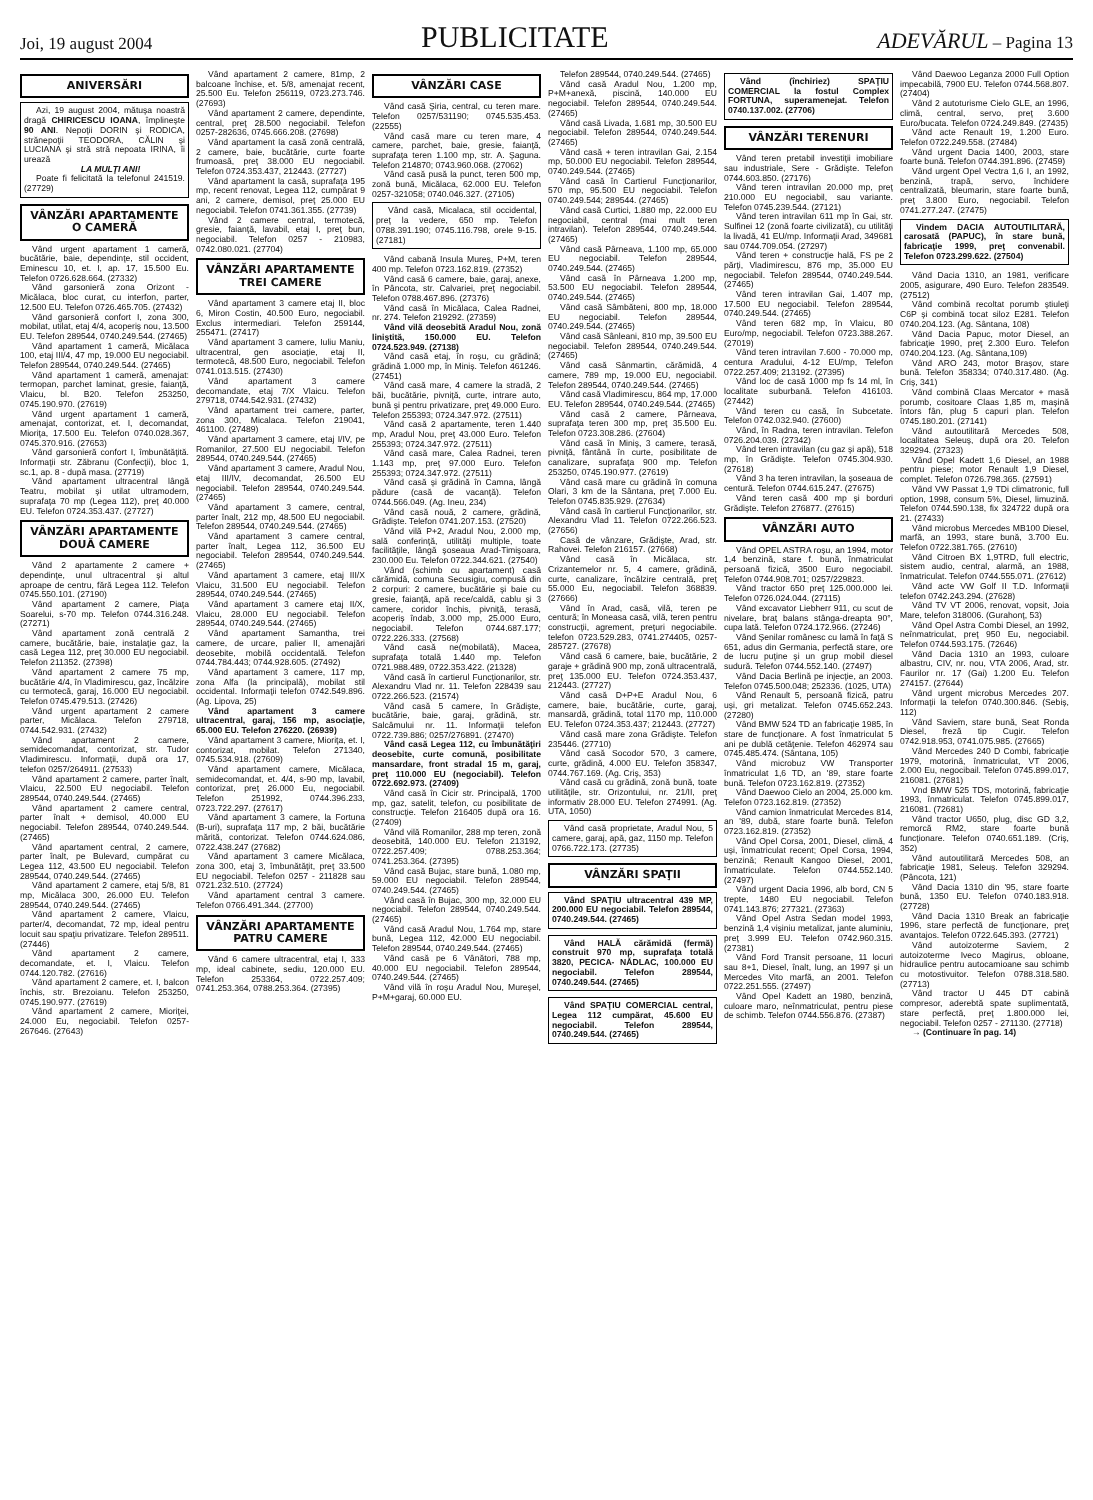Joi, 19 august 2004 PUBLICITATE ADEVĂRUL – Pagina 13
ANIVERSĂRI
Azi, 19 august 2004, mătuşa noastră dragă CHIRICESCU IOANA, împlineşte 90 ANI. Nepoţii DORIN şi RODICA, strănepoţii TEODORA, CĂLIN şi LUCIANA şi stră stră nepoata IRINA, îi urează
LA MULŢI ANI!
Poate fi felicitată la telefonul 241519. (27729)
VÂNZĂRI APARTAMENTE O CAMERĂ
Vând urgent apartament 1 cameră, bucătărie, baie, dependinţe, stil occident, Eminescu 10, et. I, ap. 17, 15.500 Eu. Telefon 0726.628.664. (27332)
Vând garsonieră zona Orizont - Micălaca, bloc curat, cu interfon, parter, 12.500 EU. Telefon 0726.465.705. (27432)
Vând garsonieră confort I, zona 300, mobilat, utilat, etaj 4/4, acoperiş nou, 13.500 EU. Telefon 289544, 0740.249.544. (27465)
Vând apartament 1 cameră, Micălaca 100, etaj III/4, 47 mp, 19.000 EU negociabil. Telefon 289544, 0740.249.544. (27465)
Vând apartament 1 cameră, amenajat: termopan, parchet laminat, gresie, faianţă, Vlaicu, bl. B20. Telefon 253250, 0745.190.970. (27619)
Vând urgent apartament 1 cameră, amenajat, contorizat, et. I, decomandat, Mioriţa, 17.500 Eu. Telefon 0740.028.367, 0745.370.916. (27653)
Vând garsonieră confort I, îmbunătăţită. Informaţii str. Zăbranu (Confecţii), bloc 1, sc.1, ap. 8 - după masa. (27719)
Vând apartament ultracentral lângă Teatru, mobilat şi utilat ultramodern, suprafaţa 70 mp (Legea 112), preţ 40.000 EU. Telefon 0724.353.437. (27727)
VÂNZĂRI APARTAMENTE DOUĂ CAMERE
Vând 2 apartamente 2 camere + dependinţe, unul ultracentral şi altul aproape de centru, fără Legea 112. Telefon 0745.550.101. (27190)
Vând apartament 2 camere, Piaţa Soarelui, s-70 mp. Telefon 0744.316.248. (27271)
Vând apartament zonă centrală 2 camere, bucătărie, baie, instalaţie gaz, la casă Legea 112, preţ 30.000 EU negociabil. Telefon 211352. (27398)
Vând apartament 2 camere 75 mp, bucătărie 4/4, în Vladimirescu, gaz, încălzire cu termotecă, garaj, 16.000 EU negociabil. Telefon 0745.479.513. (27426)
Vând urgent apartament 2 camere parter, Micălaca. Telefon 279718, 0744.542.931. (27432)
Vând apartament 2 camere, semidecomandat, contorizat, str. Tudor Vladimirescu. Informaţii, după ora 17, telefon 0257/264911. (27533)
Vând apartament 2 camere, parter înalt, Vlaicu, 22.500 EU negociabil. Telefon 289544, 0740.249.544. (27465)
Vând apartament 2 camere central, parter înalt + demisol, 40.000 EU negociabil. Telefon 289544, 0740.249.544. (27465)
Vând apartament central, 2 camere, parter înalt, pe Bulevard, cumpărat cu Legea 112, 43.500 EU negociabil. Telefon 289544, 0740.249.544. (27465)
Vând apartament 2 camere, etaj 5/8, 81 mp, Micălaca 300, 26.000 EU. Telefon 289544, 0740.249.544. (27465)
Vând apartament 2 camere, Vlaicu, parter/4, decomandat, 72 mp, ideal pentru locuit sau spaţiu privatizare. Telefon 289511. (27446)
Vând apartament 2 camere, decomandate, et. I, Vlaicu. Telefon 0744.120.782. (27616)
Vând apartament 2 camere, et. I, balcon închis, str. Brezoianu. Telefon 253250, 0745.190.977. (27619)
Vând apartament 2 camere, Mioriţei, 24.000 Eu, negociabil. Telefon 0257-267646. (27643)
Vând apartament 2 camere, 81mp, 2 balcoane închise, et. 5/8, amenajat recent, 25.500 Eu. Telefon 256119, 0723.273.746. (27693)
Vând apartament 2 camere, dependinte, central, preţ 28.500 negociabil. Telefon 0257-282636, 0745.666.208. (27698)
Vând apartament la casă zonă centrală, 2 camere, baie, bucătărie, curte foarte frumoasă, preţ 38.000 EU negociabil. Telefon 0724.353.437, 212443. (27727)
Vând apartament la casă, suprafaţa 195 mp, recent renovat, Legea 112, cumpărat 9 ani, 2 camere, demisol, preţ 25.000 EU negociabil. Telefon 0741.361.355. (27739)
Vând 2 camere central, termotecă, gresie, faianţă, lavabil, etaj I, preţ bun, negociabil. Telefon 0257 - 210983, 0742.080.021. (27704)
VÂNZĂRI APARTAMENTE TREI CAMERE
Vând apartament 3 camere etaj II, bloc 6, Miron Costin, 40.500 Euro, negociabil. Exclus intermediari. Telefon 259144, 255471. (27417)
Vând apartament 3 camere, Iuliu Maniu, ultracentral, gen asociaţie, etaj II, termotecă, 48.500 Euro, negociabil. Telefon 0741.013.515. (27430)
Vând apartament 3 camere decomandate, etaj 7/X Vlaicu. Telefon 279718, 0744.542.931. (27432)
Vând apartament trei camere, parter, zona 300, Micalaca. Telefon 219041, 461100. (27489)
Vând apartament 3 camere, etaj I/IV, pe Romanilor, 27.500 EU negociabil. Telefon 289544, 0740.249.544. (27465)
Vând apartament 3 camere, Aradul Nou, etaj III/IV, decomandat, 26.500 EU negociabil. Telefon 289544, 0740.249.544. (27465)
Vând apartament 3 camere, central, parter înalt, 212 mp, 48.500 EU negociabil. Telefon 289544, 0740.249.544. (27465)
Vând apartament 3 camere central, parter înalt, Legea 112, 36.500 EU negociabil. Telefon 289544, 0740.249.544. (27465)
Vând apartament 3 camere, etaj III/X Vlaicu, 31.500 EU negociabil. Telefon 289544, 0740.249.544. (27465)
Vând apartament 3 camere etaj II/X, Vlaicu, 28.000 EU negociabil. Telefon 289544, 0740.249.544. (27465)
Vând apartament Samantha, trei camere, de urcare, palier II, amenajări deosebite, mobilă occidentală. Telefon 0744.784.443; 0744.928.605. (27492)
Vând apartament 3 camere, 117 mp, zona Alfa (la principală), mobilat stil occidental. Informaţii telefon 0742.549.896. (Ag. Lipova, 25)
Vând apartament 3 camere ultracentral, garaj, 156 mp, asociaţie, 65.000 EU. Telefon 276220. (26939)
Vând apartament 3 camere, Mioriţa, et. I, contorizat, mobilat. Telefon 271340, 0745.534.918. (27609)
Vând apartament camere, Micălaca, semidecomandat, et. 4/4, s-90 mp, lavabil, contorizat, preţ 26.000 Eu, negociabil. Telefon 251992, 0744.396.233, 0723.722.297. (27617)
Vând apartament 3 camere, la Fortuna (B-uri), suprafaţa 117 mp, 2 băi, bucătărie mărită, contorizat. Telefon 0744.624.086, 0722.438.247 (27682)
Vând apartament 3 camere Micălaca, zona 300, etaj 3, îmbunătăţit, preţ 33.500 EU negociabil. Telefon 0257 - 211828 sau 0721.232.510. (27724)
Vând apartament central 3 camere. Telefon 0766.491.344. (27700)
VÂNZĂRI APARTAMENTE PATRU CAMERE
Vând 6 camere ultracentral, etaj I, 333 mp, ideal cabinete, sediu, 120.000 EU. Telefon 253364, 0722.257.409; 0741.253.364, 0788.253.364. (27395)
VÂNZĂRI CASE
Vând casă Şiria, central, cu teren mare. Telefon 0257/531190; 0745.535.453. (22555)
Vând casă mare cu teren mare, 4 camere, parchet, baie, gresie, faianţă, suprafaţa teren 1.100 mp, str. A. Şaguna. Telefon 214870; 0743.960.068. (27062)
Vând casă pusă la punct, teren 500 mp, zonă bună, Micălaca, 62.000 EU. Telefon 0257-321058; 0740.046.327. (27105)
Vând casă, Micalaca, stil occidental, preţ la vedere, 650 mp. Telefon 0788.391.190; 0745.116.798, orele 9-15. (27181)
Vând cabană Insula Mureş, P+M, teren 400 mp. Telefon 0723.162.819. (27352)
Vând casă 6 camere, baie, garaj, anexe, în Pâncota, str. Calvariei, preţ negociabil. Telefon 0788.467.896. (27376)
Vând casă în Micălaca, Calea Radnei, nr. 274. Telefon 219292. (27359)
Vând vilă deosebită Aradul Nou, zonă liniştită, 150.000 EU. Telefon 0724.523.949. (27138)
Vând casă etaj, în roşu, cu grădină; grădină 1.000 mp, în Miniş. Telefon 461246. (27451)
Vând casă mare, 4 camere la stradă, 2 băi, bucătărie, pivniţă, curte, intrare auto, bună şi pentru privatizare, preţ 49.000 Euro. Telefon 255393; 0724.347.972. (27511)
Vând casă 2 apartamente, teren 1.440 mp, Aradul Nou, preţ 43.000 Euro. Telefon 255393; 0724.347.972. (27511)
Vând casă mare, Calea Radnei, teren 1.143 mp, preţ 97.000 Euro. Telefon 255393; 0724.347.972. (27511)
Vând casă şi grădină în Camna, lângă pădure (casă de vacanţă). Telefon 0744.566.049. (Ag. Ineu, 234)
Vând casă nouă, 2 camere, grădină, Grădişte. Telefon 0741.207.153. (27520)
Vând vilă P+2, Aradul Nou, 2.000 mp, sală conferinţă, utilităţi multiple, toate facilităţile, lângă şoseaua Arad-Timişoara, 230.000 Eu. Telefon 0722.344.621. (27540)
Vând (schimb cu apartament) casă cărămidă, comuna Secusigiu, compusă din 2 corpuri: 2 camere, bucătărie şi baie cu gresie, faianţă, apă rece/caldă, cablu şi 3 camere, coridor închis, pivniţă, terasă, acoperiş îndab, 3.000 mp, 25.000 Euro, negociabil. Telefon 0744.687.177; 0722.226.333. (27568)
Vând casă ne(mobilată), Macea, suprafaţa totală 1.440 mp. Telefon 0721.988.489, 0722.353.422. (21328)
Vând casă în cartierul Funcţionarilor, str. Alexandru Vlad nr. 11. Telefon 228439 sau 0722.266.523. (21574)
Vând casă 5 camere, în Grădişte, bucătărie, baie, garaj, grădină, str. Salcâmului nr. 11. Informaţii telefon 0722.739.886; 0257/276891. (27470)
Vând casă Legea 112, cu îmbunătăţiri deosebite, curte comună, posibilitate mansardare, front stradal 15 m, garaj, preţ 110.000 EU (negociabil). Telefon 0722.692.973. (27409)
Vând casă în Cicir str. Principală, 1700 mp, gaz, satelit, telefon, cu posibilitate de construcţie. Telefon 216405 după ora 16. (27409)
Vând vilă Romanilor, 288 mp teren, zonă deosebită, 140.000 EU. Telefon 213192, 0722.257.409; 0788.253.364; 0741.253.364. (27395)
Vând casă Bujac, stare bună, 1.080 mp, 59.000 EU negociabil. Telefon 289544, 0740.249.544. (27465)
Vând casă în Bujac, 300 mp, 32.000 EU negociabil. Telefon 289544, 0740.249.544. (27465)
Vând casă Aradul Nou, 1.764 mp, stare bună, Legea 112, 42.000 EU negociabil. Telefon 289544, 0740.249.544. (27465)
Vând casă pe 6 Vânători, 788 mp, 40.000 EU negociabil. Telefon 289544, 0740.249.544. (27465)
Vând vilă în roşu Aradul Nou, Mureşel, P+M+garaj, 60.000 EU.
Telefon 289544, 0740.249.544. (27465)
Vând casă Aradul Nou, 1.200 mp, P+M+anexă, piscină, 140.000 EU negociabil. Telefon 289544, 0740.249.544. (27465)
Vând casă Livada, 1.681 mp, 30.500 EU negociabil. Telefon 289544, 0740.249.544. (27465)
Vând casă + teren intravilan Gai, 2.154 mp, 50.000 EU negociabil. Telefon 289544, 0740.249.544. (27465)
Vând casă în Cartierul Funcţionarilor, 570 mp, 95.500 EU negociabil. Telefon 0740.249.544; 289544. (27465)
Vând casă Curtici, 1.880 mp, 22.000 EU negociabil, central (mai mult teren intravilan). Telefon 289544, 0740.249.544. (27465)
Vând casă Pârneava, 1.100 mp, 65.000 EU negociabil. Telefon 289544, 0740.249.544. (27465)
Vând casă în Pârneava 1.200 mp, 53.500 EU negociabil. Telefon 289544, 0740.249.544. (27465)
Vând casă Sâmbăteni, 800 mp, 18.000 EU negociabil. Telefon 289544, 0740.249.544. (27465)
Vând casă Sânleani, 810 mp, 39.500 EU negociabil. Telefon 289544, 0740.249.544. (27465)
Vând casă Sânmartin, cărămidă, 4 camere, 789 mp, 19.000 EU, negociabil. Telefon 289544, 0740.249.544. (27465)
Vând casă Vladimirescu, 864 mp, 17.000 EU. Telefon 289544, 0740.249.544. (27465)
Vând casă 2 camere, Pârneava, suprafaţa teren 300 mp, preţ 35.500 Eu. Telefon 0723.308.286. (27604)
Vând casă în Miniş, 3 camere, terasă, pivniţă, fântână în curte, posibilitate de canalizare, suprafaţa 900 mp. Telefon 253250, 0745.190.977. (27619)
Vând casă mare cu grădină în comuna Olari, 3 km de la Sântana, preţ 7.000 Eu. Telefon 0745.835.929. (27634)
Vând casă în cartierul Funcţionarilor, str. Alexandru Vlad 11. Telefon 0722.266.523. (27656)
Casă de vânzare, Grădişte, Arad, str. Rahovei. Telefon 216157. (27668)
Vând casă în Micălaca, str. Crizantemelor nr. 5, 4 camere, grădină, curte, canalizare, încălzire centrală, preţ 55.000 Eu, negociabil. Telefon 368839. (27666)
Vând în Arad, casă, vilă, teren pe centură; în Moneasa casă, vilă, teren pentru construcţii, agrement, preţuri negociabile. telefon 0723.529.283, 0741.274405, 0257-285727. (27678)
Vând casă 6 camere, baie, bucătărie, 2 garaje + grădină 900 mp, zonă ultracentrală, preţ 135.000 EU. Telefon 0724.353.437, 212443. (27727)
Vând casă D+P+E Aradul Nou, 6 camere, baie, bucătărie, curte, garaj, mansardă, grădină, total 1170 mp, 110.000 EU. Telefon 0724.353.437; 212443. (27727)
Vând casă mare zona Grădişte. Telefon 235446. (27710)
Vând casă Socodor 570, 3 camere, curte, grădină, 4.000 EU. Telefon 358347, 0744.767.169. (Ag. Criş, 353)
Vând casă cu grădină, zonă bună, toate utilităţile, str. Orizontului, nr. 21/II, preţ informativ 28.000 EU. Telefon 274991. (Ag. UTA, 1050)
Vând casă proprietate, Aradul Nou, 5 camere, garaj, apă, gaz, 1150 mp. Telefon 0766.722.173. (27735)
VÂNZĂRI SPAŢII
Vând SPAŢIU ultracentral 439 MP, 200.000 EU negociabil. Telefon 289544, 0740.249.544. (27465)
Vând HALĂ cărămidă (fermă) construit 970 mp, suprafaţa totală 3820, PECICA- NĂDLAC, 100.000 EU negociabil. Telefon 289544, 0740.249.544. (27465)
Vând SPAŢIU COMERCIAL central, Legea 112 cumpărat, 45.600 EU negociabil. Telefon 289544, 0740.249.544. (27465)
Vând (închiriez) SPAŢIU COMERCIAL la fostul Complex FORTUNA, superamenejat. Telefon 0740.137.002. (27706)
VÂNZĂRI TERENURI
Vând teren pretabil investiţii imobiliare sau industriale, Sere - Grădişte. Telefon 0744.603.850. (27176)
Vând teren intravilan 20.000 mp, preţ 210.000 EU negociabil, sau variante. Telefon 0745.239.544. (27121)
Vând teren intravilan 611 mp în Gai, str. Sulfinei 12 (zonă foarte civilizată), cu utilităţi la livadă, 41 EU/mp. Informaţii Arad, 349681 sau 0744.709.054. (27297)
Vând teren + construcţie hală, FS pe 2 părţi, Vladimirescu, 876 mp, 35.000 EU negociabil. Telefon 289544, 0740.249.544. (27465)
Vând teren intravilan Gai, 1.407 mp, 17.500 EU negociabil. Telefon 289544, 0740.249.544. (27465)
Vând teren 682 mp, în Vlaicu, 80 Euro/mp, negociabil. Telefon 0723.388.267. (27019)
Vând teren intravilan 7.600 - 70.000 mp, centura Aradului, 4-12 EU/mp, Telefon 0722.257.409; 213192. (27395)
Vând loc de casă 1000 mp fs 14 ml, în localitate suburbană. Telefon 416103. (27442)
Vând teren cu casă, în Subcetate. Telefon 0742.032.940. (27600)
Vând, în Radna, teren intravilan. Telefon 0726.204.039. (27342)
Vând teren intravilan (cu gaz şi apă), 518 mp, în Grădişte. Telefon 0745.304.930. (27618)
Vând 3 ha teren intravilan, la şoseaua de centură. Telefon 0744.615.247. (27675)
Vând teren casă 400 mp şi borduri Grădişte. Telefon 276877. (27615)
VÂNZĂRI AUTO
Vând OPEL ASTRA roşu, an 1994, motor 1,4 benzină, stare f. bună, înmatriculat persoană fizică, 3500 Euro negociabil. Telefon 0744.908.701; 0257/229823.
Vând tractor 650 preţ 125.000.000 lei. Telefon 0726.024.044. (27115)
Vând excavator Liebherr 911, cu scut de nivelare, braţ balans stânga-dreapta 90°, cupa lată. Telefon 0724.172.966. (27246)
Vând Şenilar românesc cu lamă în faţă S 651, adus din Germania, perfectă stare, ore de lucru puţine şi un grup mobil diesel sudură. Telefon 0744.552.140. (27497)
Vând Dacia Berlină pe injecţie, an 2003. Telefon 0745.500.048; 252336. (1025, UTA)
Vând Renault 5, persoană fizică, patru uşi, gri metalizat. Telefon 0745.652.243. (27280)
Vând BMW 524 TD an fabricaţie 1985, în stare de funcţionare. A fost înmatriculat 5 ani pe dublă cetăţenie. Telefon 462974 sau 0745.485.474. (Sântana, 105)
Vând microbuz VW Transporter înmatriculat 1,6 TD, an '89, stare foarte bună. Telefon 0723.162.819. (27352)
Vând Daewoo Cielo an 2004, 25.000 km. Telefon 0723.162.819. (27352)
Vând camion înmatriculat Mercedes 814, an '89, dubă, stare foarte bună. Telefon 0723.162.819. (27352)
Vând Opel Corsa, 2001, Diesel, climă, 4 uşi, înmatriculat recent; Opel Corsa, 1994, benzină; Renault Kangoo Diesel, 2001, înmatriculate. Telefon 0744.552.140. (27497)
Vând urgent Dacia 1996, alb bord, CN 5 trepte, 1480 EU negociabil. Telefon 0741.143.876; 277321. (27363)
Vând Opel Astra Sedan model 1993, benzină 1,4 vişiniu metalizat, jante aluminiu, preţ 3.999 EU. Telefon 0742.960.315. (27381)
Vând Ford Transit persoane, 11 locuri sau 8+1, Diesel, înalt, lung, an 1997 şi un Mercedes Vito marfă, an 2001. Telefon 0722.251.555. (27497)
Vând Opel Kadett an 1980, benzină, culoare maro, neînmatriculat, pentru piese de schimb. Telefon 0744.556.876. (27387)
Vând Daewoo Leganza 2000 Full Option impecabilă, 7900 EU. Telefon 0744.568.807. (27404)
Vând 2 autoturisme Cielo GLE, an 1996, climă, central, servo, preţ 3.600 Euro/bucata. Telefon 0724.249.849. (27435)
Vând acte Renault 19, 1.200 Euro. Telefon 0722.249.558. (27484)
Vând urgent Dacia 1400, 2003, stare foarte bună. Telefon 0744.391.896. (27459)
Vând urgent Opel Vectra 1,6 I, an 1992, benzină, trapă, servo, închidere centralizată, bleumarin, stare foarte bună, preţ 3.800 Euro, negociabil. Telefon 0741.277.247. (27475)
Vindem DACIA AUTOUTILITARĂ, carosată (PAPUC), în stare bună, fabricaţie 1999, preţ convenabil. Telefon 0723.299.622. (27504)
Vând Dacia 1310, an 1981, verificare 2005, asigurare, 490 Euro. Telefon 283549. (27512)
Vând combină recoltat porumb ştiuleţi C6P şi combină tocat siloz E281. Telefon 0740.204.123. (Ag. Sântana, 108)
Vând Dacia Papuc, motor Diesel, an fabricaţie 1990, preţ 2.300 Euro. Telefon 0740.204.123. (Ag. Sântana,109)
Vând ARO 243, motor Braşov, stare bună. Telefon 358334; 0740.317.480. (Ag. Criş, 341)
Vând combină Claas Mercator + masă porumb, cositoare Claas 1,85 m, maşină întors fân, plug 5 capuri plan. Telefon 0745.180.201. (27141)
Vând autoutilitară Mercedes 508, localitatea Seleuş, după ora 20. Telefon 329294. (27323)
Vând Opel Kadett 1,6 Diesel, an 1988 pentru piese; motor Renault 1,9 Diesel, complet. Telefon 0726.798.365. (27591)
Vând VW Passat 1,9 TDi climatronic, full option, 1998, consum 5%, Diesel, limuzină. Telefon 0744.590.138, fix 324722 după ora 21. (27433)
Vând microbus Mercedes MB100 Diesel, marfă, an 1993, stare bună, 3.700 Eu. Telefon 0722.381.765. (27610)
Vând Citroen BX 1,9TRD, full electric, sistem audio, central, alarmă, an 1988, înmatriculat. Telefon 0744.555.071. (27612)
Vând acte VW Golf II T.D. Informaţii telefon 0742.243.294. (27628)
Vând TV VT 2006, renovat, vopsit, Joia Mare, telefon 318006. (Gurahonţ, 53)
Vând Opel Astra Combi Diesel, an 1992, neînmatriculat, preţ 950 Eu, negociabil. Telefon 0744.593.175. (72646)
Vând Dacia 1310 an 1993, culoare albastru, CIV, nr. nou, VTA 2006, Arad, str. Faurilor nr. 17 (Gai) 1.200 Eu. Telefon 274157. (27644)
Vând urgent microbus Mercedes 207. Informaţii la telefon 0740.300.846. (Sebiş, 112)
Vând Saviem, stare bună, Seat Ronda Diesel, freză tip Cugir. Telefon 0742.918.953, 0741.075.985. (27665)
Vând Mercedes 240 D Combi, fabricaţie 1979, motorină, înmatriculat, VT 2006, 2.000 Eu, negocibail. Telefon 0745.899.017, 216081. (27681)
Vnd BMW 525 TDS, motorină, fabricaţie 1993, înmatriculat. Telefon 0745.899.017, 216081. (72681)
Vând tractor U650, plug, disc GD 3,2, remorcă RM2, stare foarte bună funcţionare. Telefon 0740.651.189. (Criş, 352)
Vând autoutilitară Mercedes 508, an fabricaţie 1981, Seleuş. Telefon 329294. (Pâncota, 121)
Vând Dacia 1310 din '95, stare foarte bună, 1350 EU. Telefon 0740.183.918. (27728)
Vând Dacia 1310 Break an fabricaţie 1996, stare perfectă de funcţionare, preţ avantajos. Telefon 0722.645.393. (27721)
Vând autoizoterme Saviem, 2 autoizoterme Iveco Magirus, obloane, hidraulice pentru autocamioane sau schimb cu motostivuitor. Telefon 0788.318.580. (27713)
Vând tractor U 445 DT cabină compresor, aderebtă spate suplimentată, stare perfectă, preţ 1.800.000 lei, negociabil. Telefon 0257 - 271130. (27718)
→ (Continuare în pag. 14)